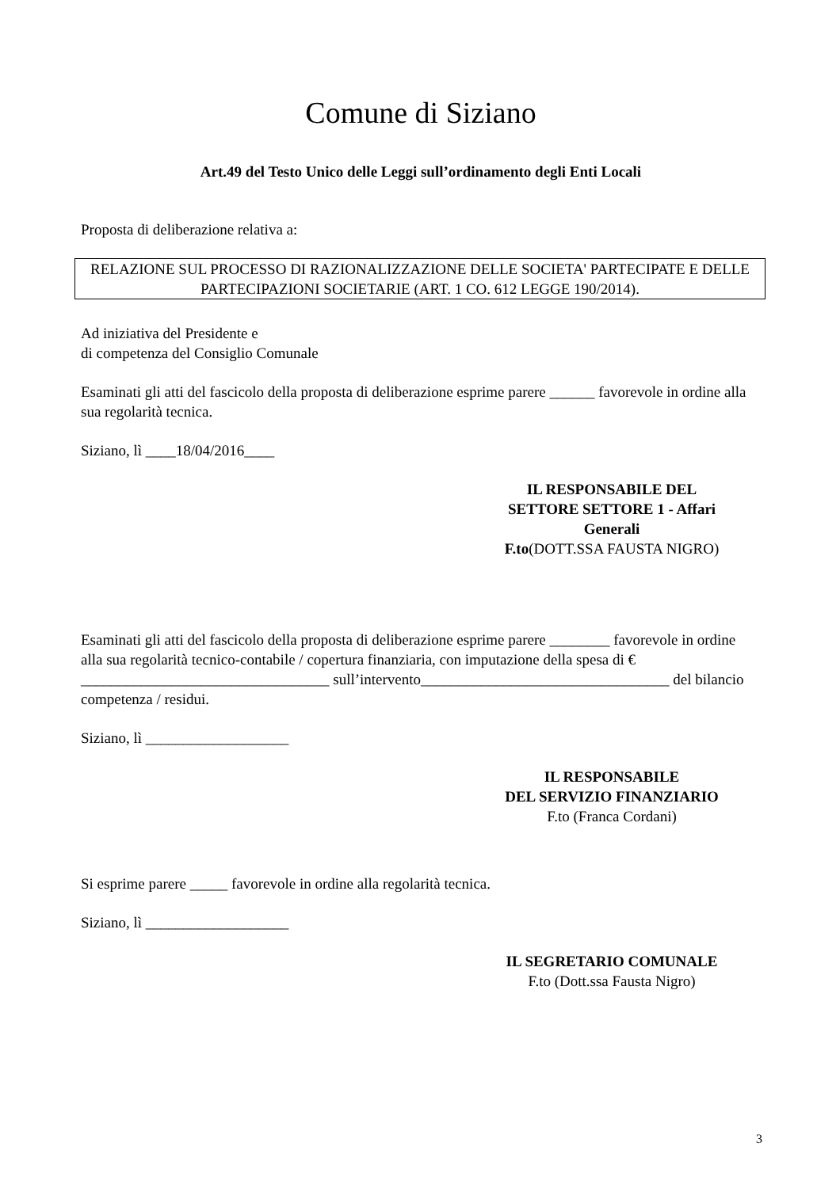Comune di Siziano
Art.49 del Testo Unico delle Leggi sull’ordinamento degli Enti Locali
Proposta di deliberazione relativa a:
RELAZIONE SUL PROCESSO DI RAZIONALIZZAZIONE DELLE SOCIETA' PARTECIPATE E DELLE PARTECIPAZIONI SOCIETARIE (ART. 1 CO. 612 LEGGE 190/2014).
Ad iniziativa del Presidente e
di competenza del Consiglio Comunale
Esaminati gli atti del fascicolo della proposta di deliberazione esprime parere ______ favorevole in ordine alla sua regolarità tecnica.
Siziano, lì ____18/04/2016____
IL RESPONSABILE DEL SETTORE SETTORE 1 - Affari Generali
F.to(DOTT.SSA FAUSTA NIGRO)
Esaminati gli atti del fascicolo della proposta di deliberazione esprime parere ________ favorevole in ordine alla sua regolarità tecnico-contabile / copertura finanziaria, con imputazione della spesa di € _________________________________ sull’intervento_________________________________ del bilancio competenza / residui.
Siziano, lì ___________________
IL RESPONSABILE
DEL SERVIZIO FINANZIARIO
F.to (Franca Cordani)
Si esprime parere _____ favorevole in ordine alla regolarità tecnica.
Siziano, lì ___________________
IL SEGRETARIO COMUNALE
F.to (Dott.ssa Fausta Nigro)
3